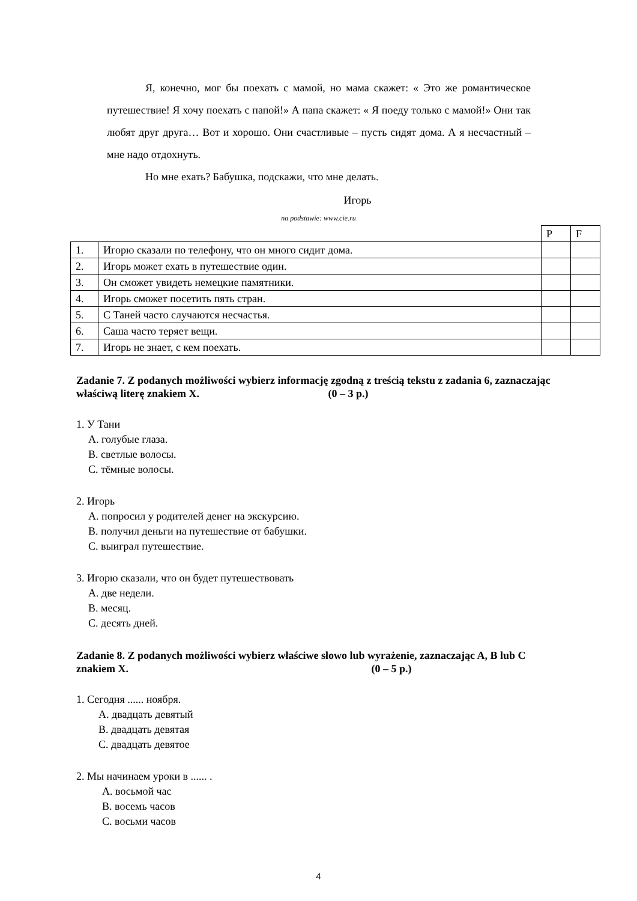Я, конечно, мог бы поехать с мамой, но мама скажет: « Это же романтическое путешествие! Я хочу поехать с папой!» А папа скажет: « Я поеду только с мамой!» Они так любят друг друга… Вот и хорошо. Они счастливые – пусть сидят дома. А я несчастный – мне надо отдохнуть.
Но мне ехать? Бабушка, подскажи, что мне делать.
Игорь
na podstawie: www.cie.ru
| | | P | F |
| 1. | Игорю сказали по телефону, что он много сидит дома. | | |
| 2. | Игорь может ехать в путешествие один. | | |
| 3. | Он сможет увидеть немецкие памятники. | | |
| 4. | Игорь сможет посетить пять стран. | | |
| 5. | С Таней часто случаются несчастья. | | |
| 6. | Саша часто теряет вещи. | | |
| 7. | Игорь не знает, с кем поехать. | | |
Zadanie 7. Z podanych możliwości wybierz informację zgodną z treścią tekstu z zadania 6, zaznaczając właściwą literę znakiem X. (0 – 3 p.)
1. У Тани
A. голубые глаза.
B. светлые волосы.
C. тёмные волосы.
2. Игорь
A. попросил у родителей денег на экскурсию.
B. получил деньги на путешествие от бабушки.
C. выиграл путешествие.
3. Игорю сказали, что он будет путешествовать
A. две недели.
B. месяц.
C. десять дней.
Zadanie 8. Z podanych możliwości wybierz właściwe słowo lub wyrażenie, zaznaczając A, B lub C znakiem X. (0 – 5 p.)
1. Сегодня ...... ноября.
A. двадцать девятый
B. двадцать девятая
C. двадцать девятое
2. Мы начинаем уроки в ...... .
A. восьмой час
B. восемь часов
C. восьми часов
4